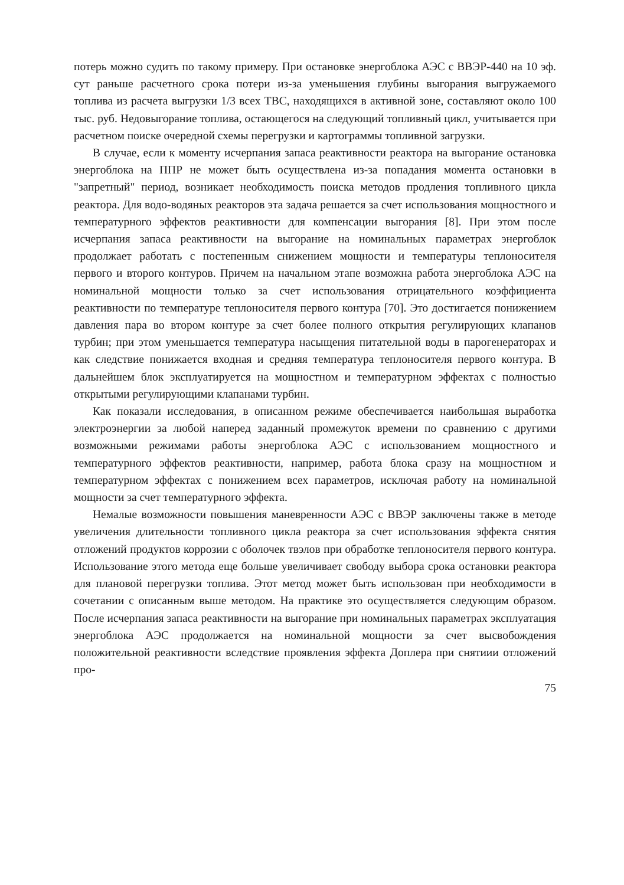потерь можно судить по такому примеру. При остановке энергоблока АЭС с ВВЭР-440 на 10 эф. сут раньше расчетного срока потери из-за уменьшения глубины выгорания выгружаемого топлива из расчета выгрузки 1/3 всех ТВС, находящихся в активной зоне, составляют около 100 тыс. руб. Недовыгорание топлива, остающегося на следующий топливный цикл, учитывается при расчетном поиске очередной схемы перегрузки и картограммы топливной загрузки.
В случае, если к моменту исчерпания запаса реактивности реактора на выгорание остановка энергоблока на ППР не может быть осуществлена из-за попадания момента остановки в "запретный" период, возникает необходимость поиска методов продления топливного цикла реактора. Для водо-водяных реакторов эта задача решается за счет использования мощностного и температурного эффектов реактивности для компенсации выгорания [8]. При этом после исчерпания запаса реактивности на выгорание на номинальных параметрах энергоблок продолжает работать с постепенным снижением мощности и температуры теплоносителя первого и второго контуров. Причем на начальном этапе возможна работа энергоблока АЭС на номинальной мощности только за счет использования отрицательного коэффициента реактивности по температуре теплоносителя первого контура [70]. Это достигается понижением давления пара во втором контуре за счет более полного открытия регулирующих клапанов турбин; при этом уменьшается температура насыщения питательной воды в парогенераторах и как следствие понижается входная и средняя температура теплоносителя первого контура. В дальнейшем блок эксплуатируется на мощностном и температурном эффектах с полностью открытыми регулирующими клапанами турбин.
Как показали исследования, в описанном режиме обеспечивается наибольшая выработка электроэнергии за любой наперед заданный промежуток времени по сравнению с другими возможными режимами работы энергоблока АЭС с использованием мощностного и температурного эффектов реактивности, например, работа блока сразу на мощностном и температурном эффектах с понижением всех параметров, исключая работу на номинальной мощности за счет температурного эффекта.
Немалые возможности повышения маневренности АЭС с ВВЭР заключены также в методе увеличения длительности топливного цикла реактора за счет использования эффекта снятия отложений продуктов коррозии с оболочек твэлов при обработке теплоносителя первого контура. Использование этого метода еще больше увеличивает свободу выбора срока остановки реактора для плановой перегрузки топлива. Этот метод может быть использован при необходимости в сочетании с описанным выше методом. На практике это осуществляется следующим образом. После исчерпания запаса реактивности на выгорание при номинальных параметрах эксплуатация энергоблока АЭС продолжается на номинальной мощности за счет высвобождения положительной реактивности вследствие проявления эффекта Доплера при снятиии отложений про-
75